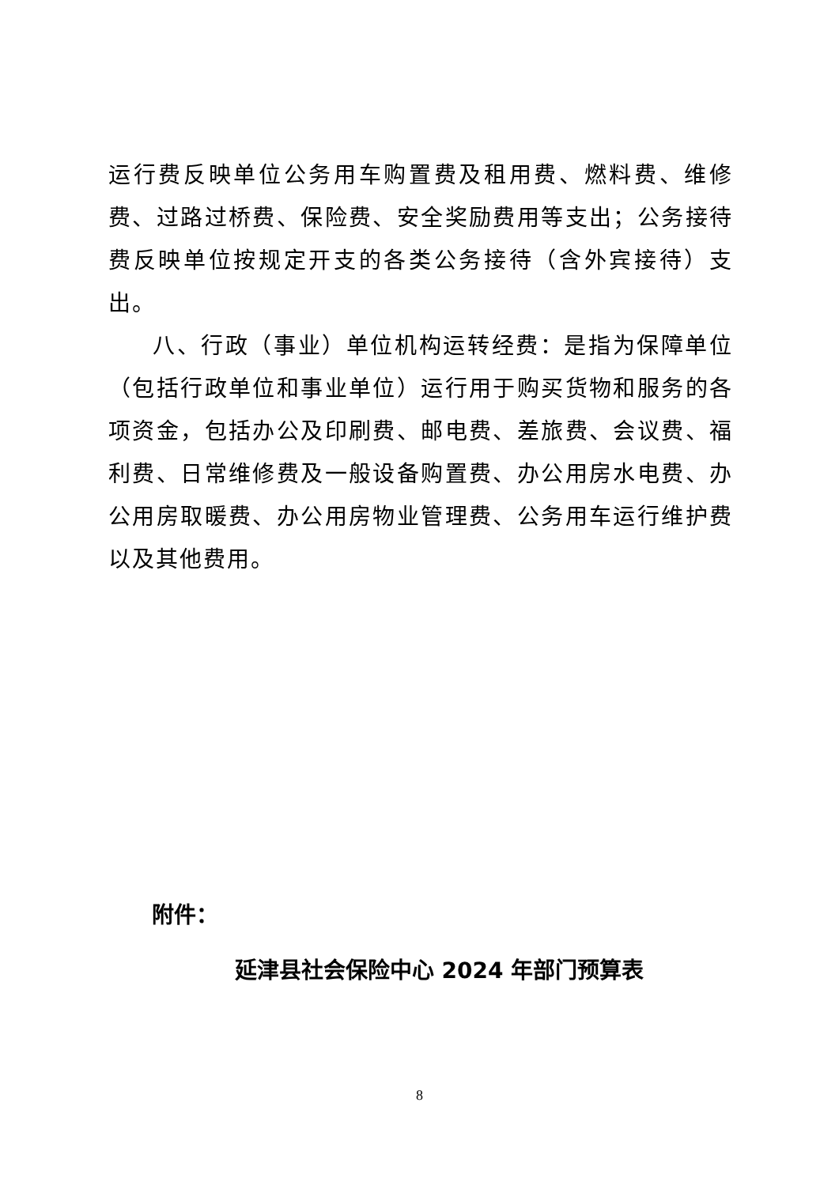运行费反映单位公务用车购置费及租用费、燃料费、维修费、过路过桥费、保险费、安全奖励费用等支出；公务接待费反映单位按规定开支的各类公务接待（含外宾接待）支出。
八、行政（事业）单位机构运转经费：是指为保障单位（包括行政单位和事业单位）运行用于购买货物和服务的各项资金，包括办公及印刷费、邮电费、差旅费、会议费、福利费、日常维修费及一般设备购置费、办公用房水电费、办公用房取暖费、办公用房物业管理费、公务用车运行维护费以及其他费用。
附件：
延津县社会保险中心 2024 年部门预算表
8